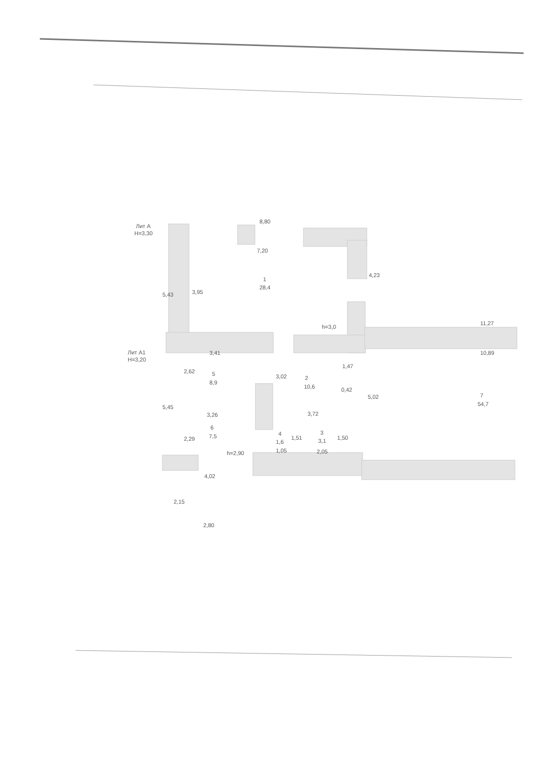8,80
Лит А
Н=3,30
7,20
1
28,4
4,23
5,43
3,95
h=3,0
11,27
10,89
3,41
Лит А1
Н=3,20
5
8,9
2
10,6
0,42
7
54,7
2,62
3,02
1,47
5,02
5,45
3,26
3,72
6
7,5
2,29
4
1,6
1,51
3
3,1
1,50
h=2,90
1,05
2,05
4,02
2,15
2,80